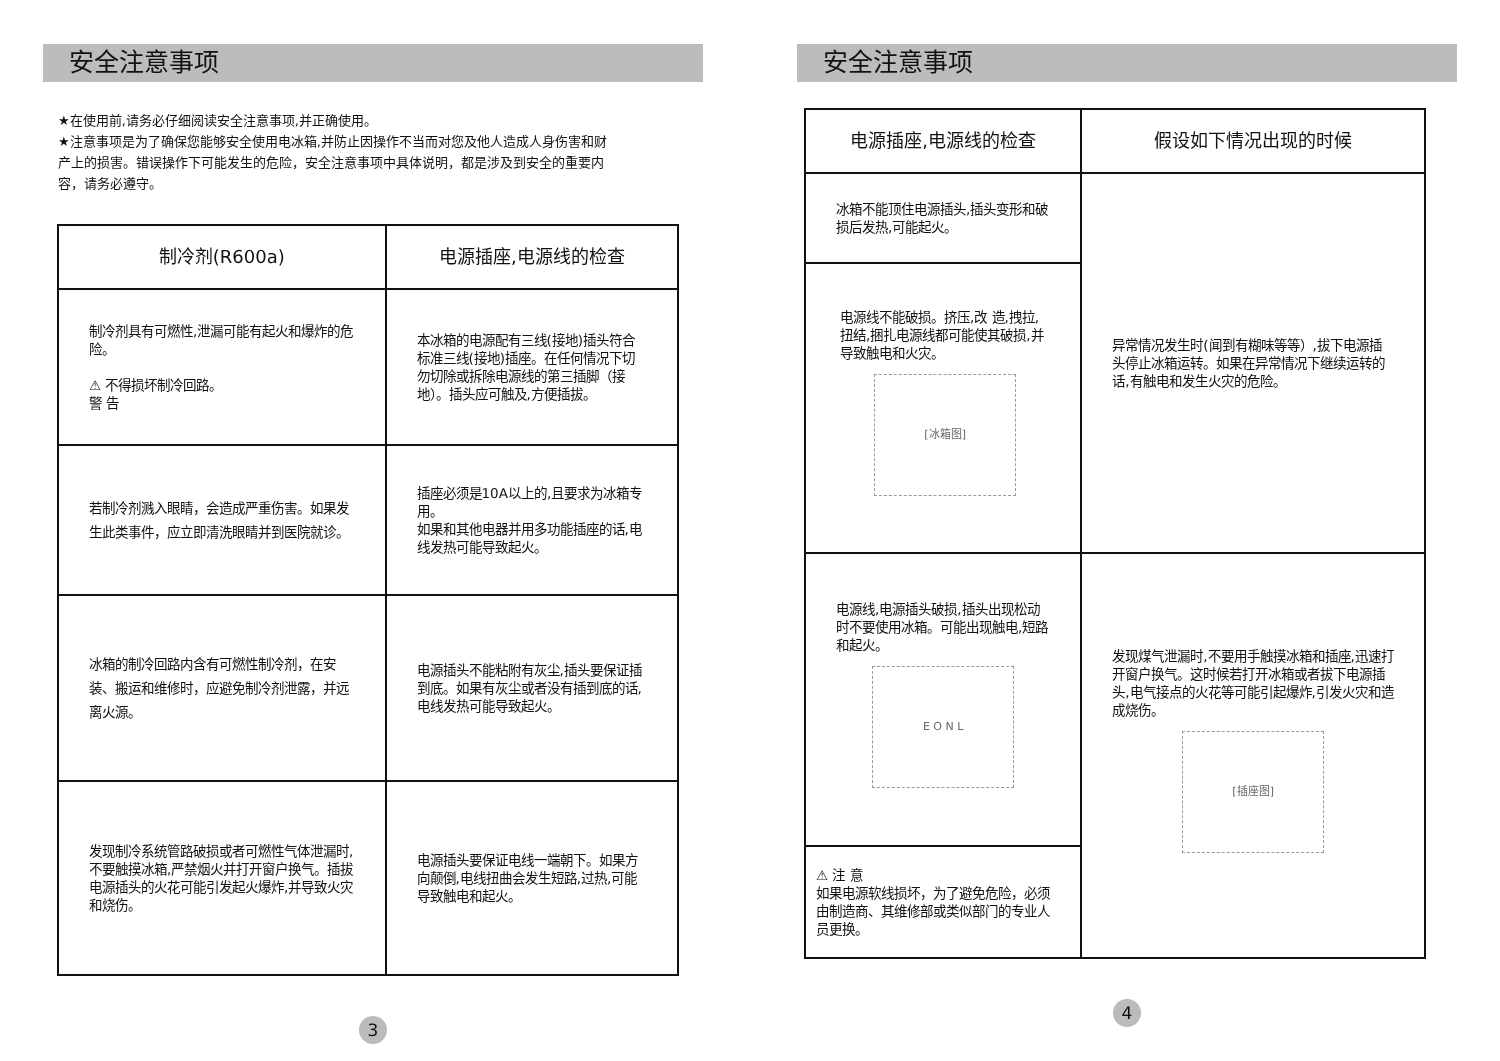安全注意事项
★在使用前,请务必仔细阅读安全注意事项,并正确使用。
★注意事项是为了确保您能够安全使用电冰箱,并防止因操作不当而对您及他人造成人身伤害和财产上的损害。错误操作下可能发生的危险，安全注意事项中具体说明，都是涉及到安全的重要内容，请务必遵守。
| 制冷剂(R600a) | 电源插座,电源线的检查 |
| --- | --- |
| 制冷剂具有可燃性,泄漏可能有起火和爆炸的危险。 ⚠ 不得损坏制冷回路。 警 告 | 本冰箱的电源配有三线(接地)插头符合标准三线(接地)插座。在任何情况下切勿切除或拆除电源线的第三插脚（接地）。插头应可触及,方便插拔。 |
| 若制冷剂溅入眼睛，会造成严重伤害。如果发生此类事件，应立即清洗眼睛并到医院就诊。 | 插座必须是10A以上的,且要求为冰箱专用。 如果和其他电器并用多功能插座的话,电线发热可能导致起火。 |
| 冰箱的制冷回路内含有可燃性制冷剂，在安装、搬运和维修时，应避免制冷剂泄露，并远离火源。 | 电源插头不能粘附有灰尘,插头要保证插到底。如果有灰尘或者没有插到底的话,电线发热可能导致起火。 |
| 发现制冷系统管路破损或者可燃性气体泄漏时,不要触摸冰箱,严禁烟火并打开窗户换气。插拔电源插头的火花可能引发起火爆炸,并导致火灾和烧伤。 | 电源插头要保证电线一端朝下。如果方向颠倒,电线扭曲会发生短路,过热,可能导致触电和起火。 |
3
安全注意事项
| 电源插座,电源线的检查 | 假设如下情况出现的时候 |
| --- | --- |
| 冰箱不能顶住电源插头,插头变形和破损后发热,可能起火。 | 异常情况发生时(闻到有糊味等等）,拔下电源插头停止冰箱运转。如果在异常情况下继续运转的话,有触电和发生火灾的危险。 |
| 电源线不能破损。挤压,改 造,拽拉,扭结,捆扎电源线都可能使其破损,并导致触电和火灾。 [冰箱图] | |
| 电源线,电源插头破损,插头出现松动时不要使用冰箱。可能出现触电,短路和起火。 E O N L | 发现煤气泄漏时,不要用手触摸冰箱和插座,迅速打开窗户换气。这时候若打开冰箱或者拔下电源插头,电气接点的火花等可能引起爆炸,引发火灾和造成烧伤。 [插座图] |
| ⚠ 注 意 如果电源软线损坏，为了避免危险，必须由制造商、其维修部或类似部门的专业人员更换。 | |
4